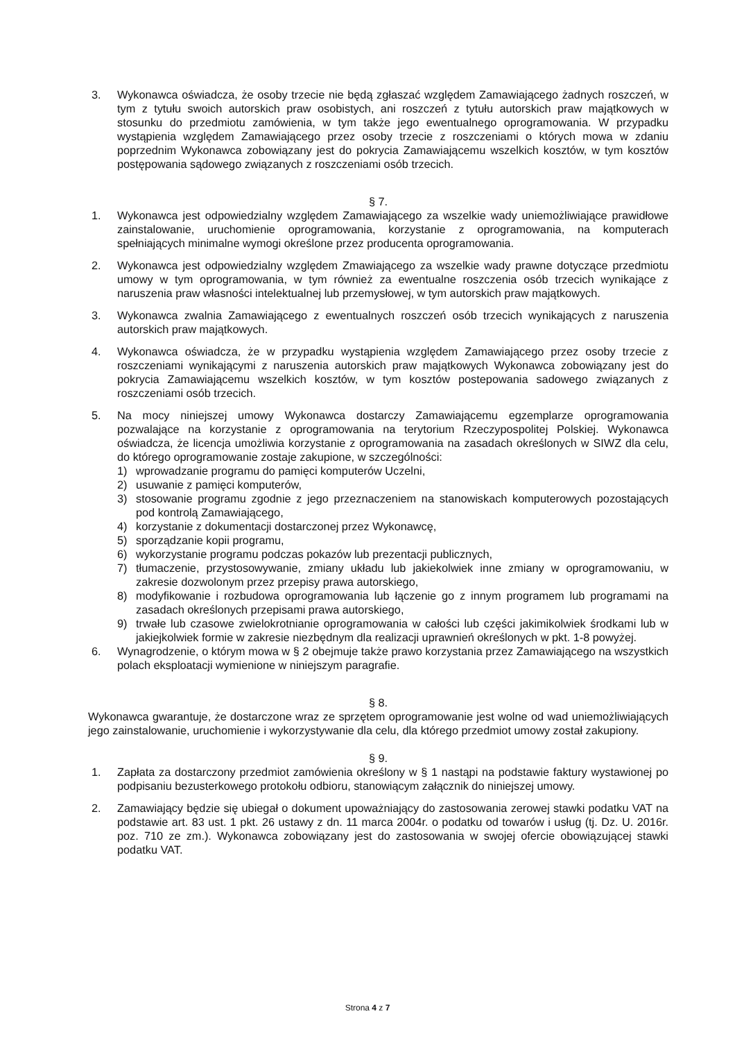3. Wykonawca oświadcza, że osoby trzecie nie będą zgłaszać względem Zamawiającego żadnych roszczeń, w tym z tytułu swoich autorskich praw osobistych, ani roszczeń z tytułu autorskich praw majątkowych w stosunku do przedmiotu zamówienia, w tym także jego ewentualnego oprogramowania. W przypadku wystąpienia względem Zamawiającego przez osoby trzecie z roszczeniami o których mowa w zdaniu poprzednim Wykonawca zobowiązany jest do pokrycia Zamawiającemu wszelkich kosztów, w tym kosztów postępowania sądowego związanych z roszczeniami osób trzecich.
§ 7.
1. Wykonawca jest odpowiedzialny względem Zamawiającego za wszelkie wady uniemożliwiające prawidłowe zainstalowanie, uruchomienie oprogramowania, korzystanie z oprogramowania, na komputerach spełniających minimalne wymogi określone przez producenta oprogramowania.
2. Wykonawca jest odpowiedzialny względem Zmawiającego za wszelkie wady prawne dotyczące przedmiotu umowy w tym oprogramowania, w tym również za ewentualne roszczenia osób trzecich wynikające z naruszenia praw własności intelektualnej lub przemysłowej, w tym autorskich praw majątkowych.
3. Wykonawca zwalnia Zamawiającego z ewentualnych roszczeń osób trzecich wynikających z naruszenia autorskich praw majątkowych.
4. Wykonawca oświadcza, że w przypadku wystąpienia względem Zamawiającego przez osoby trzecie z roszczeniami wynikającymi z naruszenia autorskich praw majątkowych Wykonawca zobowiązany jest do pokrycia Zamawiającemu wszelkich kosztów, w tym kosztów postepowania sadowego związanych z roszczeniami osób trzecich.
5. Na mocy niniejszej umowy Wykonawca dostarczy Zamawiającemu egzemplarze oprogramowania pozwalające na korzystanie z oprogramowania na terytorium Rzeczypospolitej Polskiej. Wykonawca oświadcza, że licencja umożliwia korzystanie z oprogramowania na zasadach określonych w SIWZ dla celu, do którego oprogramowanie zostaje zakupione, w szczególności:
1) wprowadzanie programu do pamięci komputerów Uczelni,
2) usuwanie z pamięci komputerów,
3) stosowanie programu zgodnie z jego przeznaczeniem na stanowiskach komputerowych pozostających pod kontrolą Zamawiającego,
4) korzystanie z dokumentacji dostarczonej przez Wykonawcę,
5) sporządzanie kopii programu,
6) wykorzystanie programu podczas pokazów lub prezentacji publicznych,
7) tłumaczenie, przystosowywanie, zmiany układu lub jakiekolwiek inne zmiany w oprogramowaniu, w zakresie dozwolonym przez przepisy prawa autorskiego,
8) modyfikowanie i rozbudowa oprogramowania lub łączenie go z innym programem lub programami na zasadach określonych przepisami prawa autorskiego,
9) trwałe lub czasowe zwielokrotnianie oprogramowania w całości lub części jakimikolwiek środkami lub w jakiejkolwiek formie w zakresie niezbędnym dla realizacji uprawnień określonych w pkt. 1-8 powyżej.
6. Wynagrodzenie, o którym mowa w § 2 obejmuje także prawo korzystania przez Zamawiającego na wszystkich polach eksploatacji wymienione w niniejszym paragrafie.
§ 8.
Wykonawca gwarantuje, że dostarczone wraz ze sprzętem oprogramowanie jest wolne od wad uniemożliwiających jego zainstalowanie, uruchomienie i wykorzystywanie dla celu, dla którego przedmiot umowy został zakupiony.
§ 9.
1. Zapłata za dostarczony przedmiot zamówienia określony w § 1 nastąpi na podstawie faktury wystawionej po podpisaniu bezusterkowego protokołu odbioru, stanowiącym załącznik do niniejszej umowy.
2. Zamawiający będzie się ubiegał o dokument upoważniający do zastosowania zerowej stawki podatku VAT na podstawie art. 83 ust. 1 pkt. 26 ustawy z dn. 11 marca 2004r. o podatku od towarów i usług (tj. Dz. U. 2016r. poz. 710 ze zm.). Wykonawca zobowiązany jest do zastosowania w swojej ofercie obowiązującej stawki podatku VAT.
Strona 4 z 7